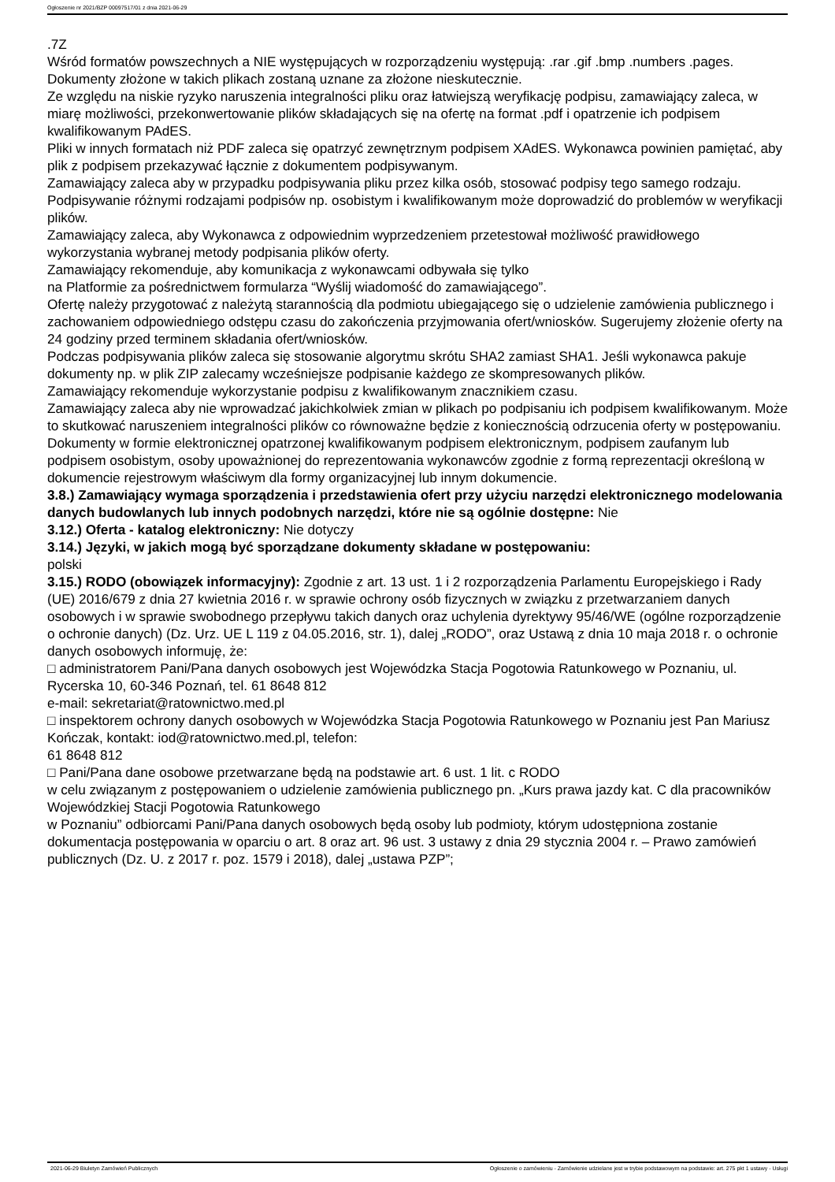Ogłoszenie nr 2021/BZP 00097517/01 z dnia 2021-06-29
.7Z
Wśród formatów powszechnych a NIE występujących w rozporządzeniu występują: .rar .gif .bmp .numbers .pages. Dokumenty złożone w takich plikach zostaną uznane za złożone nieskutecznie.
Ze względu na niskie ryzyko naruszenia integralności pliku oraz łatwiejszą weryfikację podpisu, zamawiający zaleca, w miarę możliwości, przekonwertowanie plików składających się na ofertę na format .pdf i opatrzenie ich podpisem kwalifikowanym PAdES.
Pliki w innych formatach niż PDF zaleca się opatrzyć zewnętrznym podpisem XAdES. Wykonawca powinien pamiętać, aby plik z podpisem przekazywać łącznie z dokumentem podpisywanym.
Zamawiający zaleca aby w przypadku podpisywania pliku przez kilka osób, stosować podpisy tego samego rodzaju. Podpisywanie różnymi rodzajami podpisów np. osobistym i kwalifikowanym może doprowadzić do problemów w weryfikacji plików.
Zamawiający zaleca, aby Wykonawca z odpowiednim wyprzedzeniem przetestował możliwość prawidłowego wykorzystania wybranej metody podpisania plików oferty.
Zamawiający rekomenduje, aby komunikacja z wykonawcami odbywała się tylko
na Platformie za pośrednictwem formularza “Wyślij wiadomość do zamawiającego”.
Ofertę należy przygotować z należytą starannością dla podmiotu ubiegającego się o udzielenie zamówienia publicznego i zachowaniem odpowiedniego odstępu czasu do zakończenia przyjmowania ofert/wniosków. Sugerujemy złożenie oferty na 24 godziny przed terminem składania ofert/wniosków.
Podczas podpisywania plików zaleca się stosowanie algorytmu skrótu SHA2 zamiast SHA1. Jeśli wykonawca pakuje dokumenty np. w plik ZIP zalecamy wcześniejsze podpisanie każdego ze skompresowanych plików.
Zamawiający rekomenduje wykorzystanie podpisu z kwalifikowanym znacznikiem czasu.
Zamawiający zaleca aby nie wprowadzać jakichkolwiek zmian w plikach po podpisaniu ich podpisem kwalifikowanym. Może to skutkować naruszeniem integralności plików co równoważne będzie z koniecznością odrzucenia oferty w postępowaniu.
Dokumenty w formie elektronicznej opatrzonej kwalifikowanym podpisem elektronicznym, podpisem zaufanym lub podpisem osobistym, osoby upoważnionej do reprezentowania wykonawców zgodnie z formą reprezentacji określoną w dokumencie rejestrowym właściwym dla formy organizacyjnej lub innym dokumencie.
3.8.) Zamawiający wymaga sporządzenia i przedstawienia ofert przy użyciu narzędzi elektronicznego modelowania danych budowlanych lub innych podobnych narzędzi, które nie są ogólnie dostępne: Nie
3.12.) Oferta - katalog elektroniczny: Nie dotyczy
3.14.) Języki, w jakich mogą być sporządzane dokumenty składane w postępowaniu:
polski
3.15.) RODO (obowiązek informacyjny): Zgodnie z art. 13 ust. 1 i 2 rozporządzenia Parlamentu Europejskiego i Rady (UE) 2016/679 z dnia 27 kwietnia 2016 r. w sprawie ochrony osób fizycznych w związku z przetwarzaniem danych osobowych i w sprawie swobodnego przepływu takich danych oraz uchylenia dyrektywy 95/46/WE (ogólne rozporządzenie o ochronie danych) (Dz. Urz. UE L 119 z 04.05.2016, str. 1), dalej „RODO”, oraz Ustawą z dnia 10 maja 2018 r. o ochronie danych osobowych informuję, że:
□ administratorem Pani/Pana danych osobowych jest Wojewódzka Stacja Pogotowia Ratunkowego w Poznaniu, ul. Rycerska 10, 60-346 Poznań, tel. 61 8648 812
e-mail: sekretariat@ratownictwo.med.pl
□ inspektorem ochrony danych osobowych w Wojewódzka Stacja Pogotowia Ratunkowego w Poznaniu jest Pan Mariusz Kończak, kontakt: iod@ratownictwo.med.pl, telefon:
61 8648 812
□ Pani/Pana dane osobowe przetwarzane będą na podstawie art. 6 ust. 1 lit. c RODO
w celu związanym z postępowaniem o udzielenie zamówienia publicznego pn. „Kurs prawa jazdy kat. C dla pracowników Wojewódzkiej Stacji Pogotowia Ratunkowego
w Poznaniu” odbiorcami Pani/Pana danych osobowych będą osoby lub podmioty, którym udostępniona zostanie dokumentacja postępowania w oparciu o art. 8 oraz art. 96 ust. 3 ustawy z dnia 29 stycznia 2004 r. – Prawo zamówień publicznych (Dz. U. z 2017 r. poz. 1579 i 2018), dalej „ustawa PZP”;
2021-06-29 Biuletyn Zamówień Publicznych Ogłoszenie o zamówieniu - Zamówienie udzielane jest w trybie podstawowym na podstawie: art. 275 pkt 1 ustawy - Usługi